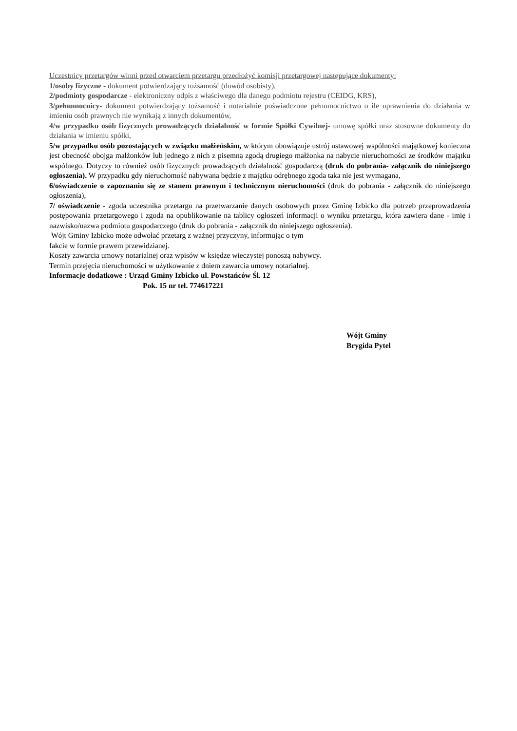Uczestnicy przetargów winni przed otwarciem przetargu przedłożyć komisji przetargowej następujące dokumenty:
1/osoby fizyczne - dokument potwierdzający tożsamość (dowód osobisty),
2/podmioty gospodarcze - elektroniczny odpis z właściwego dla danego podmiotu rejestru (CEIDG, KRS),
3/pełnomocnicy- dokument potwierdzający tożsamość i notarialnie poświadczone pełnomocnictwo o ile uprawnienia do działania w imieniu osób prawnych nie wynikają z innych dokumentów,
4/w przypadku osób fizycznych prowadzących działalność w formie Spółki Cywilnej- umowę spółki oraz stosowne dokumenty do działania w imieniu spółki,
5/w przypadku osób pozostających w związku małżeńskim, w którym obowiązuje ustrój ustawowej wspólności majątkowej konieczna jest obecność obojga małżonków lub jednego z nich z pisemną zgodą drugiego małżonka na nabycie nieruchomości ze środków majątku wspólnego. Dotyczy to również osób fizycznych prowadzących działalność gospodarczą (druk do pobrania- załącznik do niniejszego ogłoszenia). W przypadku gdy nieruchomość nabywana będzie z majątku odrębnego zgoda taka nie jest wymagana,
6/oświadczenie o zapoznaniu się ze stanem prawnym i technicznym nieruchomości (druk do pobrania - załącznik do niniejszego ogłoszenia),
7/ oświadczenie - zgoda uczestnika przetargu na przetwarzanie danych osobowych przez Gminę Izbicko dla potrzeb przeprowadzenia postępowania przetargowego i zgoda na opublikowanie na tablicy ogłoszeń informacji o wyniku przetargu, która zawiera dane - imię i nazwisko/nazwa podmiotu gospodarczego (druk do pobrania - załącznik do niniejszego ogłoszenia).
Wójt Gminy Izbicko może odwołać przetarg z ważnej przyczyny, informując o tym
fakcie w formie prawem przewidzianej.
Koszty zawarcia umowy notarialnej oraz wpisów w księdze wieczystej ponoszą nabywcy.
Termin przejęcia nieruchomości w użytkowanie z dniem zawarcia umowy notarialnej.
Informacje dodatkowe : Urząd Gminy Izbicko ul. Powstańców Śl. 12
Pok. 15 nr tel. 774617221
Wójt Gminy
Brygida Pytel